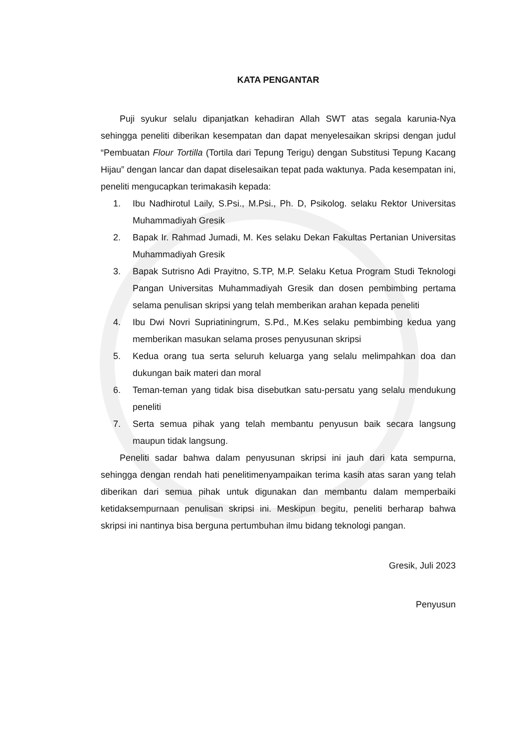KATA PENGANTAR
Puji syukur selalu dipanjatkan kehadiran Allah SWT atas segala karunia-Nya sehingga peneliti diberikan kesempatan dan dapat menyelesaikan skripsi dengan judul “Pembuatan Flour Tortilla (Tortila dari Tepung Terigu) dengan Substitusi Tepung Kacang Hijau” dengan lancar dan dapat diselesaikan tepat pada waktunya. Pada kesempatan ini, peneliti mengucapkan terimakasih kepada:
1. Ibu Nadhirotul Laily, S.Psi., M.Psi., Ph. D, Psikolog. selaku Rektor Universitas Muhammadiyah Gresik
2. Bapak Ir. Rahmad Jumadi, M. Kes selaku Dekan Fakultas Pertanian Universitas Muhammadiyah Gresik
3. Bapak Sutrisno Adi Prayitno, S.TP, M.P. Selaku Ketua Program Studi Teknologi Pangan Universitas Muhammadiyah Gresik dan dosen pembimbing pertama selama penulisan skripsi yang telah memberikan arahan kepada peneliti
4. Ibu Dwi Novri Supriatiningrum, S.Pd., M.Kes selaku pembimbing kedua yang memberikan masukan selama proses penyusunan skripsi
5. Kedua orang tua serta seluruh keluarga yang selalu melimpahkan doa dan dukungan baik materi dan moral
6. Teman-teman yang tidak bisa disebutkan satu-persatu yang selalu mendukung peneliti
7. Serta semua pihak yang telah membantu penyusun baik secara langsung maupun tidak langsung.
Peneliti sadar bahwa dalam penyusunan skripsi ini jauh dari kata sempurna, sehingga dengan rendah hati penelitimenyampaikan terima kasih atas saran yang telah diberikan dari semua pihak untuk digunakan dan membantu dalam memperbaiki ketidaksempurnaan penulisan skripsi ini. Meskipun begitu, peneliti berharap bahwa skripsi ini nantinya bisa berguna pertumbuhan ilmu bidang teknologi pangan.
Gresik, Juli 2023
Penyusun